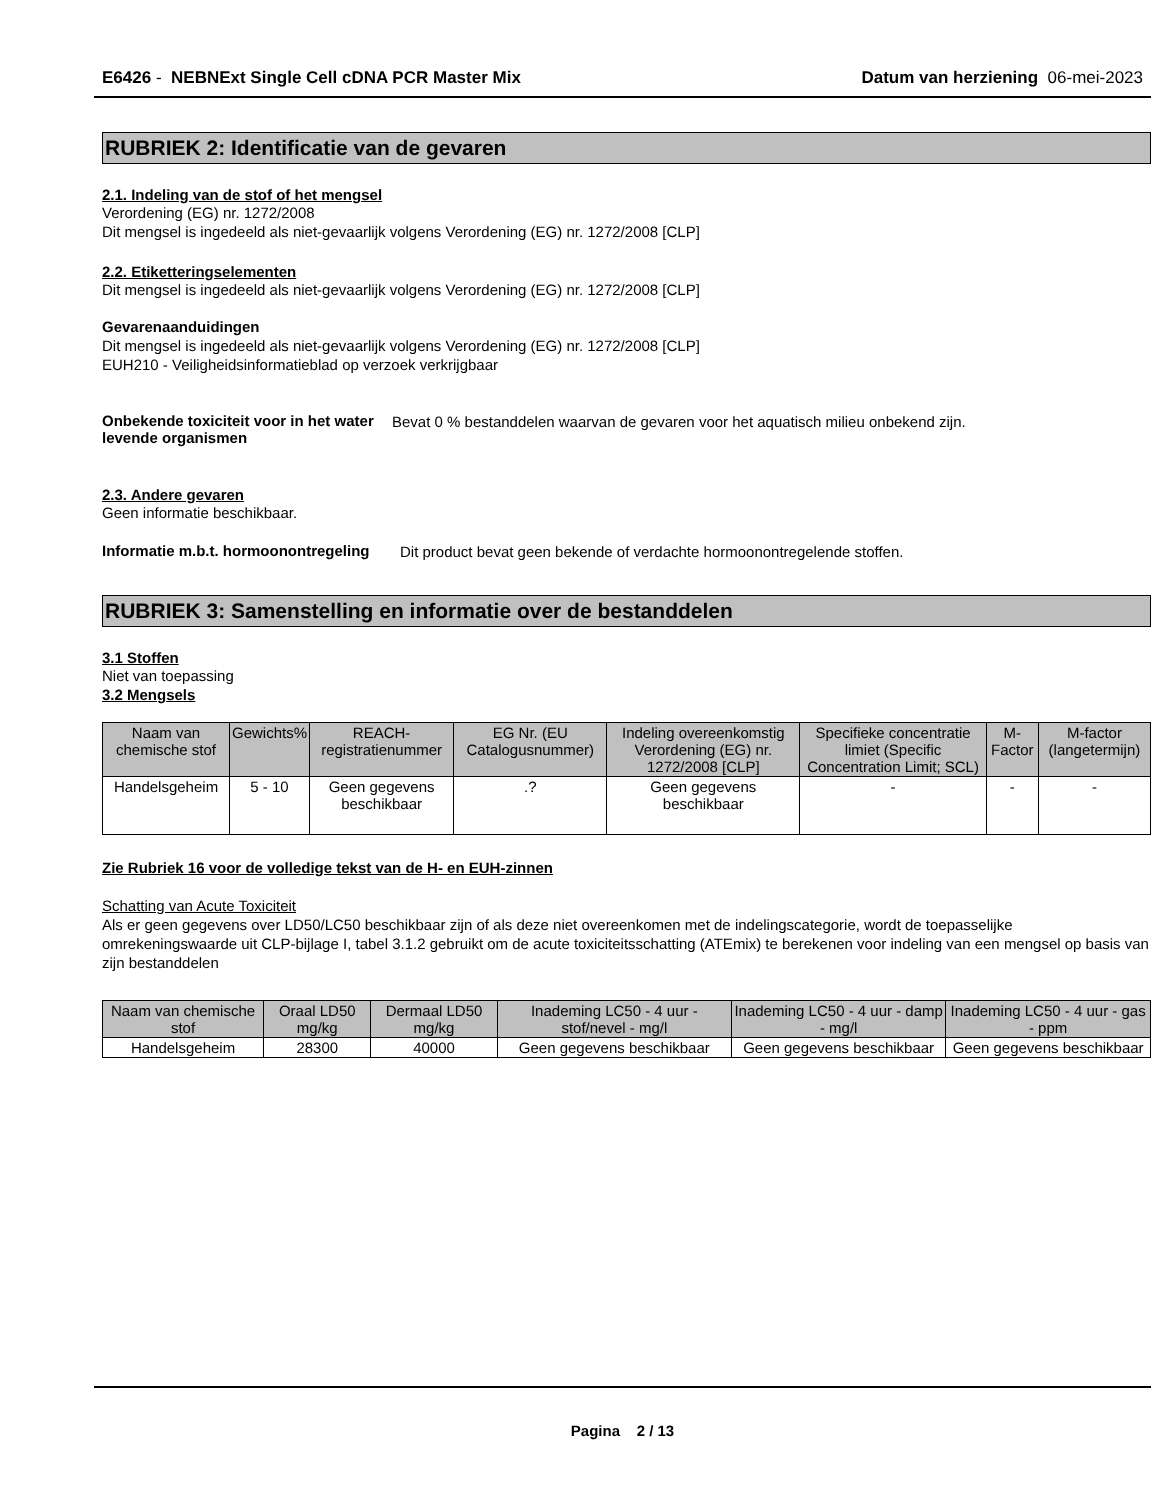E6426 - NEBNExt Single Cell cDNA PCR Master Mix Datum van herziening 06-mei-2023
RUBRIEK 2: Identificatie van de gevaren
2.1. Indeling van de stof of het mengsel
Verordening (EG) nr. 1272/2008
Dit mengsel is ingedeeld als niet-gevaarlijk volgens Verordening (EG) nr. 1272/2008 [CLP]
2.2. Etiketteringselementen
Dit mengsel is ingedeeld als niet-gevaarlijk volgens Verordening (EG) nr. 1272/2008 [CLP]
Gevarenaanduidingen
Dit mengsel is ingedeeld als niet-gevaarlijk volgens Verordening (EG) nr. 1272/2008 [CLP]
EUH210 - Veiligheidsinformatieblad op verzoek verkrijgbaar
Onbekende toxiciteit voor in het water levende organismen
Bevat 0 % bestanddelen waarvan de gevaren voor het aquatisch milieu onbekend zijn.
2.3. Andere gevaren
Geen informatie beschikbaar.
Informatie m.b.t. hormoonontregeling
Dit product bevat geen bekende of verdachte hormoonontregelende stoffen.
RUBRIEK 3: Samenstelling en informatie over de bestanddelen
3.1 Stoffen
Niet van toepassing
3.2 Mengsels
| Naam van chemische stof | Gewichts% | REACH-registratienummer | EG Nr. (EU Catalogusnummer) | Indeling overeenkomstig Verordening (EG) nr. 1272/2008 [CLP] | Specifieke concentratie limiet (Specific Concentration Limit; SCL) | M-Factor | M-factor (langetermijn) |
| --- | --- | --- | --- | --- | --- | --- | --- |
| Handelsgeheim | 5 - 10 | Geen gegevens beschikbaar | .? | Geen gegevens beschikbaar | - | - | - |
Zie Rubriek 16 voor de volledige tekst van de H- en EUH-zinnen
Schatting van Acute Toxiciteit
Als er geen gegevens over LD50/LC50 beschikbaar zijn of als deze niet overeenkomen met de indelingscategorie, wordt de toepasselijke omrekeningswaarde uit CLP-bijlage I, tabel 3.1.2 gebruikt om de acute toxiciteitsschatting (ATEmix) te berekenen voor indeling van een mengsel op basis van zijn bestanddelen
| Naam van chemische stof | Oraal LD50 mg/kg | Dermaal LD50 mg/kg | Inademing LC50 - 4 uur - stof/nevel - mg/l | Inademing LC50 - 4 uur - damp - mg/l | Inademing LC50 - 4 uur - gas - ppm |
| --- | --- | --- | --- | --- | --- |
| Handelsgeheim | 28300 | 40000 | Geen gegevens beschikbaar | Geen gegevens beschikbaar | Geen gegevens beschikbaar |
Pagina 2 / 13